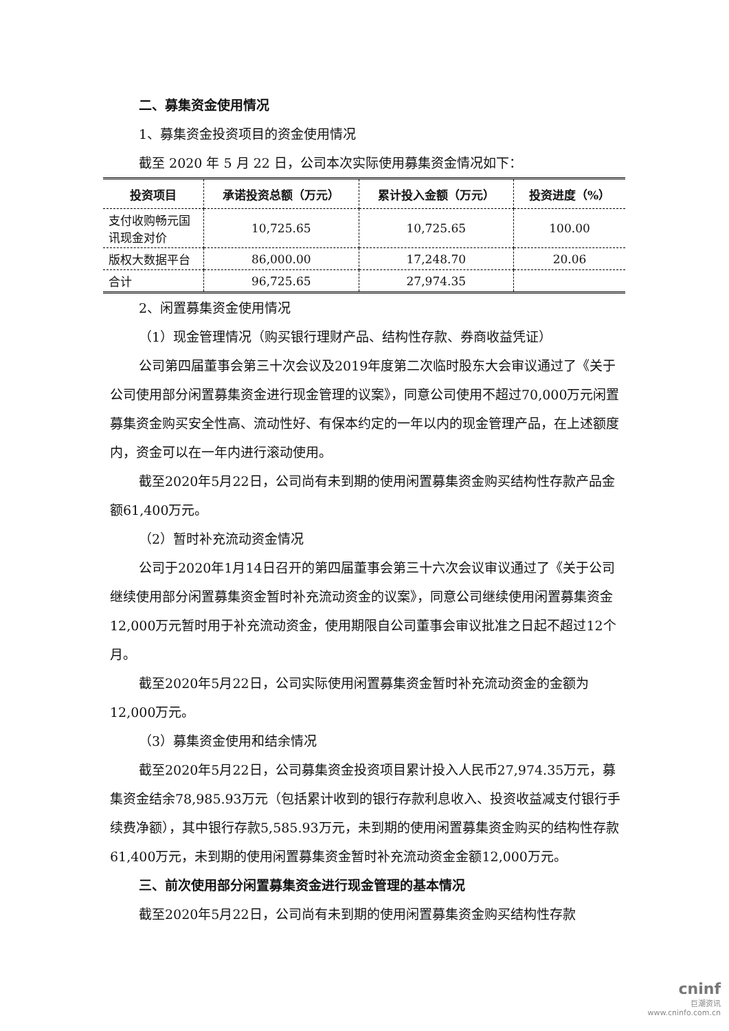二、募集资金使用情况
1、募集资金投资项目的资金使用情况
截至 2020 年 5 月 22 日，公司本次实际使用募集资金情况如下：
| 投资项目 | 承诺投资总额（万元） | 累计投入金额（万元） | 投资进度（%） |
| --- | --- | --- | --- |
| 支付收购畅元国讯现金对价 | 10,725.65 | 10,725.65 | 100.00 |
| 版权大数据平台 | 86,000.00 | 17,248.70 | 20.06 |
| 合计 | 96,725.65 | 27,974.35 | |
2、闲置募集资金使用情况
（1）现金管理情况（购买银行理财产品、结构性存款、券商收益凭证）
公司第四届董事会第三十次会议及2019年度第二次临时股东大会审议通过了《关于公司使用部分闲置募集资金进行现金管理的议案》，同意公司使用不超过70,000万元闲置募集资金购买安全性高、流动性好、有保本约定的一年以内的现金管理产品，在上述额度内，资金可以在一年内进行滚动使用。
截至2020年5月22日，公司尚有未到期的使用闲置募集资金购买结构性存款产品金额61,400万元。
（2）暂时补充流动资金情况
公司于2020年1月14日召开的第四届董事会第三十六次会议审议通过了《关于公司继续使用部分闲置募集资金暂时补充流动资金的议案》，同意公司继续使用闲置募集资金12,000万元暂时用于补充流动资金，使用期限自公司董事会审议批准之日起不超过12个月。
截至2020年5月22日，公司实际使用闲置募集资金暂时补充流动资金的金额为12,000万元。
（3）募集资金使用和结余情况
截至2020年5月22日，公司募集资金投资项目累计投入人民币27,974.35万元，募集资金结余78,985.93万元（包括累计收到的银行存款利息收入、投资收益减支付银行手续费净额），其中银行存款5,585.93万元，未到期的使用闲置募集资金购买的结构性存款61,400万元，未到期的使用闲置募集资金暂时补充流动资金金额12,000万元。
三、前次使用部分闲置募集资金进行现金管理的基本情况
截至2020年5月22日，公司尚有未到期的使用闲置募集资金购买结构性存款
cninf
巨潮资讯
www.cninfo.com.cn